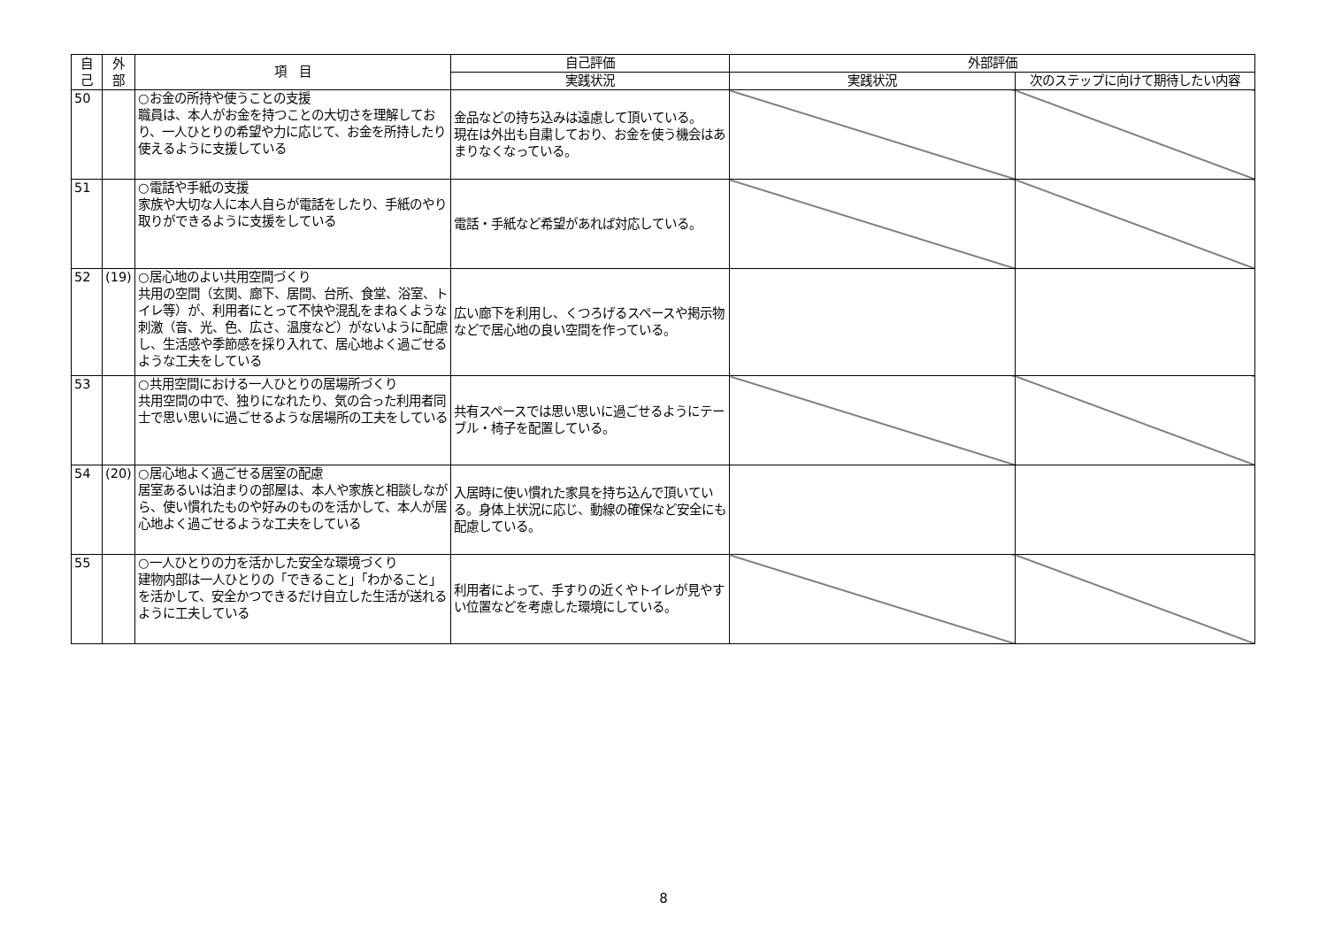| 自 己 | 外 部 | 項 目 | 自己評価 | 外部評価 | |
| --- | --- | --- | --- | --- | --- |
| | | | 実践状況 | 実践状況 | 次のステップに向けて期待したい内容 |
| 50 | | ○お金の所持や使うことの支援 職員は、本人がお金を持つことの大切さを理解しており、一人ひとりの希望や力に応じて、お金を所持したり使えるように支援している | 金品などの持ち込みは遠慮して頂いている。 現在は外出も自粛しており、お金を使う機会はあまりなくなっている。 | | |
| 51 | | ○電話や手紙の支援 家族や大切な人に本人自らが電話をしたり、手紙のやり取りができるように支援をしている | 電話・手紙など希望があれば対応している。 | | |
| 52 | (19) | ○居心地のよい共用空間づくり 共用の空間（玄関、廊下、居間、台所、食堂、浴室、トイレ等）が、利用者にとって不快や混乱をまねくような刺激（音、光、色、広さ、温度など）がないように配慮し、生活感や季節感を採り入れて、居心地よく過ごせるような工夫をしている | 広い廊下を利用し、くつろげるスペースや掲示物などで居心地の良い空間を作っている。 | | |
| 53 | | ○共用空間における一人ひとりの居場所づくり 共用空間の中で、独りになれたり、気の合った利用者同士で思い思いに過ごせるような居場所の工夫をしている | 共有スペースでは思い思いに過ごせるようにテーブル・椅子を配置している。 | | |
| 54 | (20) | ○居心地よく過ごせる居室の配慮 居室あるいは泊まりの部屋は、本人や家族と相談しながら、使い慣れたものや好みのものを活かして、本人が居心地よく過ごせるような工夫をしている | 入居時に使い慣れた家具を持ち込んで頂いている。身体上状況に応じ、動線の確保など安全にも配慮している。 | | |
| 55 | | ○一人ひとりの力を活かした安全な環境づくり 建物内部は一人ひとりの「できること」「わかること」を活かして、安全かつできるだけ自立した生活が送れるように工夫している | 利用者によって、手すりの近くやトイレが見やすい位置などを考慮した環境にしている。 | | |
8